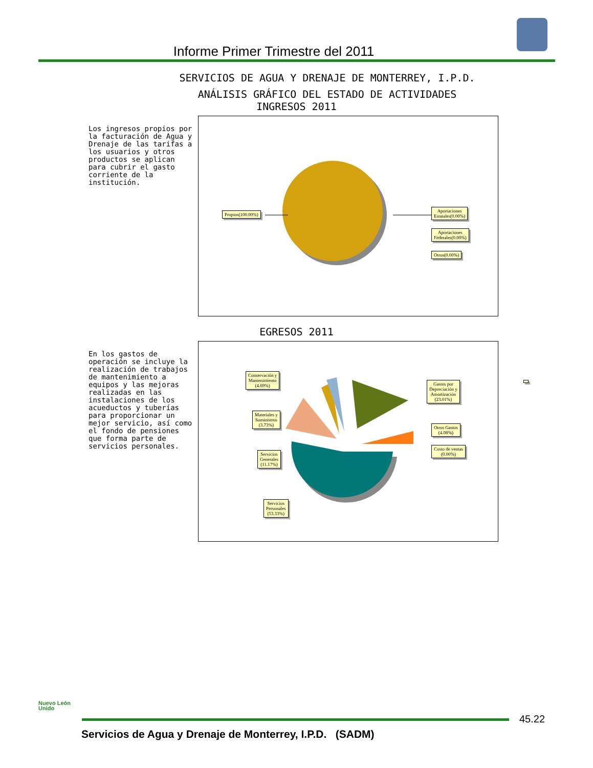Informe Primer Trimestre del 2011
SERVICIOS DE AGUA Y DRENAJE DE MONTERREY, I.P.D.
ANÁLISIS GRÁFICO DEL ESTADO DE ACTIVIDADES
INGRESOS 2011
Los ingresos propios por la facturación de Agua y Drenaje de las tarifas a los usuarios y otros productos se aplican para cubrir el gasto corriente de la institución.
Propios(100.00%)
Aportaciones
Estatales(0.00%)
Aportaciones
Federales(0.00%)
Otros(0.00%)
EGRESOS 2011
En los gastos de operación se incluye la realización de trabajos de mantenimiento a equipos y las mejoras realizadas en las instalaciones de los acueductos y tuberías para proporcionar un mejor servicio, así como el fondo de pensiones que forma parte de servicios personales.
Conservación y
Mantenimiento
(4.69%)
Materiales y
Suministros
(3.73%)
Servicios
Generales
(11.17%)
Gastos por
Depreciación y
Amortización
(23.01%)
Otros Gastos
(4.08%)
Costo de ventas
(0.00%)
Servicios
Personales
(53.33%)
Nuevo León Unido
45.22
Servicios de Agua y Drenaje de Monterrey, I.P.D. (SADM)